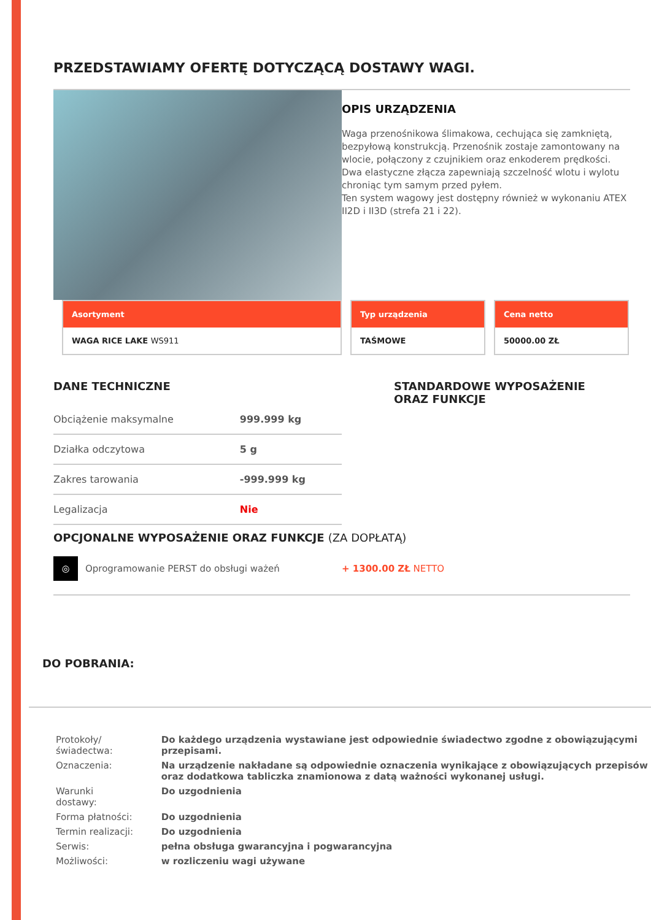PRZEDSTAWIAMY OFERTĘ DOTYCZĄCĄ DOSTAWY WAGI.
OPIS URZĄDZENIA
Waga przenośnikowa ślimakowa, cechująca się zamkniętą, bezpyłową konstrukcją. Przenośnik zostaje zamontowany na wlocie, połączony z czujnikiem oraz enkoderem prędkości. Dwa elastyczne złącza zapewniają szczelność wlotu i wylotu chroniąc tym samym przed pyłem.
Ten system wagowy jest dostępny również w wykonaniu ATEX II2D i II3D (strefa 21 i 22).
Asortyment
WAGA RICE LAKE WS911
Typ urządzenia
TAŚMOWE
Cena netto
50000.00 ZŁ
DANE TECHNICZNE
| Obciążenie maksymalne | 999.999 kg |
| Działka odczytowa | 5 g |
| Zakres tarowania | -999.999 kg |
| Legalizacja | Nie |
STANDARDOWE WYPOSAŻENIE
ORAZ FUNKCJE
OPCJONALNE WYPOSAŻENIE ORAZ FUNKCJE (ZA DOPŁATĄ)
◎
Oprogramowanie PERST do obsługi ważeń + 1300.00 ZŁ NETTO
DO POBRANIA:
| Protokoły/świadectwa: | Do każdego urządzenia wystawiane jest odpowiednie świadectwo zgodne z obowiązującymi przepisami. |
| Oznaczenia: | Na urządzenie nakładane są odpowiednie oznaczenia wynikające z obowiązujących przepisów oraz dodatkowa tabliczka znamionowa z datą ważności wykonanej usługi. |
| Warunki dostawy: | Do uzgodnienia |
| Forma płatności: | Do uzgodnienia |
| Termin realizacji: | Do uzgodnienia |
| Serwis: | pełna obsługa gwarancyjna i pogwarancyjna |
| Możliwości: | w rozliczeniu wagi używane |